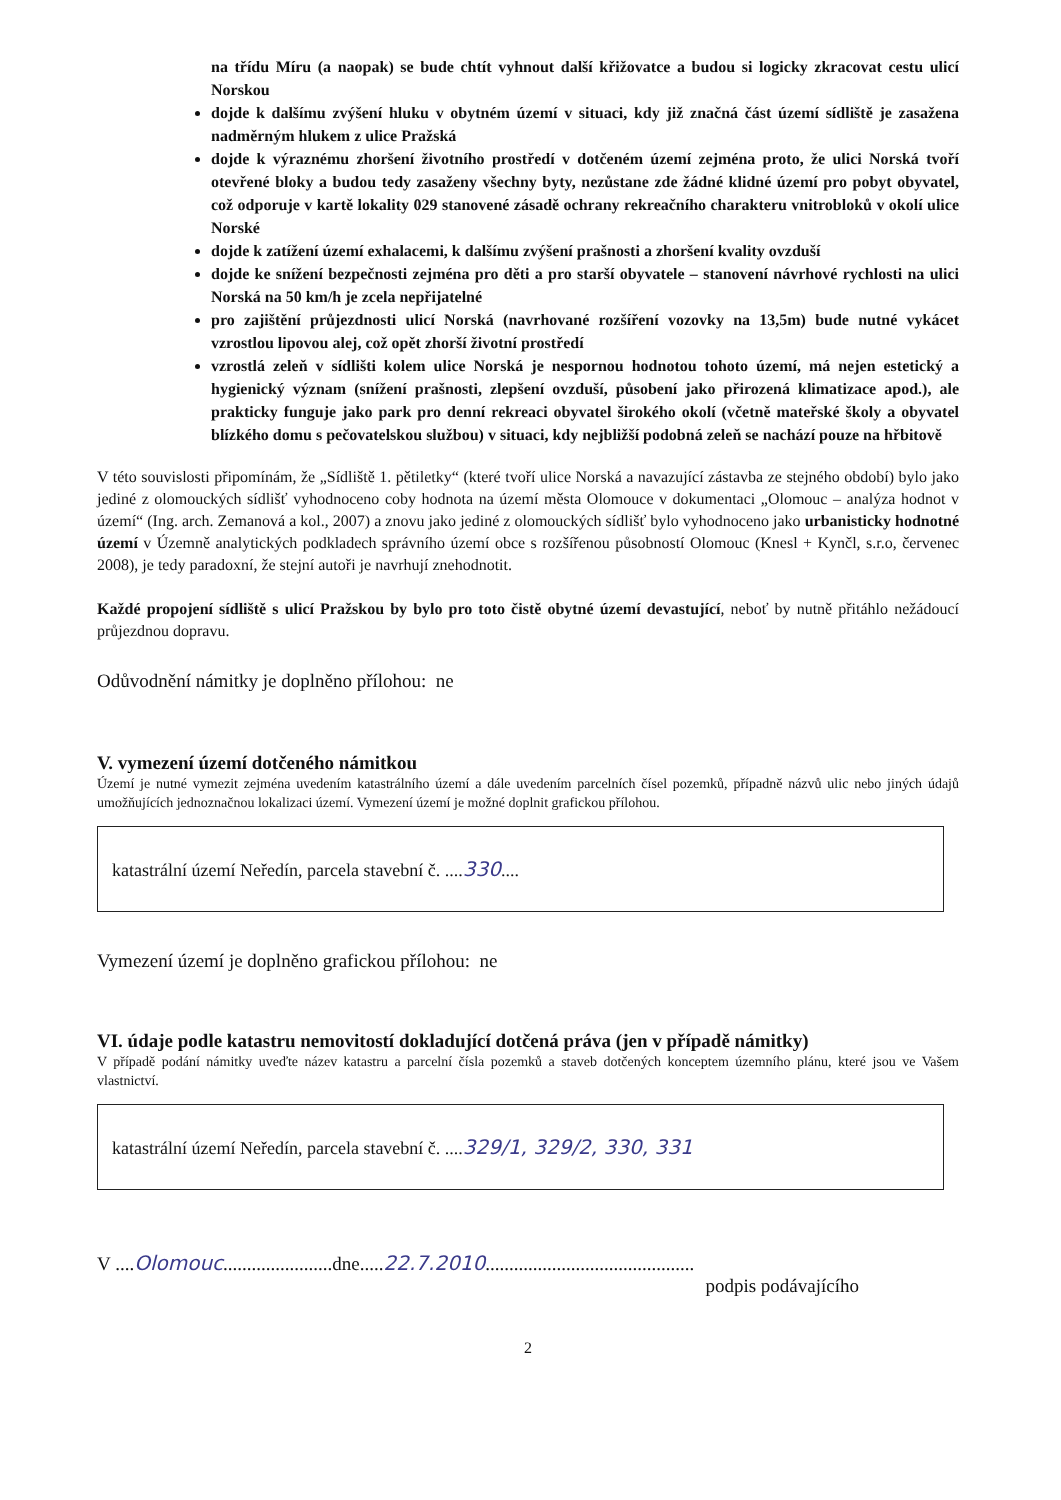na třídu Míru (a naopak) se bude chtít vyhnout další křižovatce a budou si logicky zkracovat cestu ulicí Norskou
dojde k dalšímu zvýšení hluku v obytném území v situaci, kdy již značná část území sídliště je zasažena nadměrným hlukem z ulice Pražská
dojde k výraznému zhoršení životního prostředí v dotčeném území zejména proto, že ulici Norská tvoří otevřené bloky a budou tedy zasaženy všechny byty, nezůstane zde žádné klidné území pro pobyt obyvatel, což odporuje v kartě lokality 029 stanovené zásadě ochrany rekreačního charakteru vnitrobloků v okolí ulice Norské
dojde k zatížení území exhalacemi, k dalšímu zvýšení prašnosti a zhoršení kvality ovzduší
dojde ke snížení bezpečnosti zejména pro děti a pro starší obyvatele – stanovení návrhové rychlosti na ulici Norská na 50 km/h je zcela nepřijatelné
pro zajištění průjezdnosti ulicí Norská (navrhované rozšíření vozovky na 13,5m) bude nutné vykácet vzrostlou lipovou alej, což opět zhorší životní prostředí
vzrostlá zeleň v sídlišti kolem ulice Norská je nespornou hodnotou tohoto území, má nejen estetický a hygienický význam (snížení prašnosti, zlepšení ovzduší, působení jako přirozená klimatizace apod.), ale prakticky funguje jako park pro denní rekreaci obyvatel širokého okolí (včetně mateřské školy a obyvatel blízkého domu s pečovatelskou službou) v situaci, kdy nejbližší podobná zeleň se nachází pouze na hřbitově
V této souvislosti připomínám, že „Sídliště 1. pětiletky“ (které tvoří ulice Norská a navazující zástavba ze stejného období) bylo jako jediné z olomouckých sídlišť vyhodnoceno coby hodnota na území města Olomouce v dokumentaci „Olomouc – analýza hodnot v území“ (Ing. arch. Zemanová a kol., 2007) a znovu jako jediné z olomouckých sídlišť bylo vyhodnoceno jako urbanisticky hodnotné území v Územně analytických podkladech správního území obce s rozšířenou působností Olomouc (Knesl + Kynčl, s.r.o, červenec 2008), je tedy paradoxní, že stejní autoři je navrhují znehodnotit.
Každé propojení sídliště s ulicí Pražskou by bylo pro toto čistě obytné území devastující, neboť by nutně přitáhlo nežádoucí průjezdnou dopravu.
Odůvodnění námitky je doplněno přílohou: ne
V. vymezení území dotčeného námitkou
Území je nutné vymezit zejména uvedením katastrálního území a dále uvedením parcelních čísel pozemků, případně názvů ulic nebo jiných údajů umožňujících jednoznačnou lokalizaci území. Vymezení území je možné doplnit grafickou přílohou.
katastrální území Neředín, parcela stavební č. ....330....
Vymezení území je doplněno grafickou přílohou: ne
VI. údaje podle katastru nemovitostí dokladující dotčená práva (jen v případě námitky)
V případě podání námitky uveďte název katastru a parcelní čísla pozemků a staveb dotčených konceptem územního plánu, které jsou ve Vašem vlastnictví.
katastrální území Neředín, parcela stavební č. ....329/1, 329/2, 330, 331
V ....Olomouc.......................dne.....22.7.2010............................................
podpis podávajícího
2